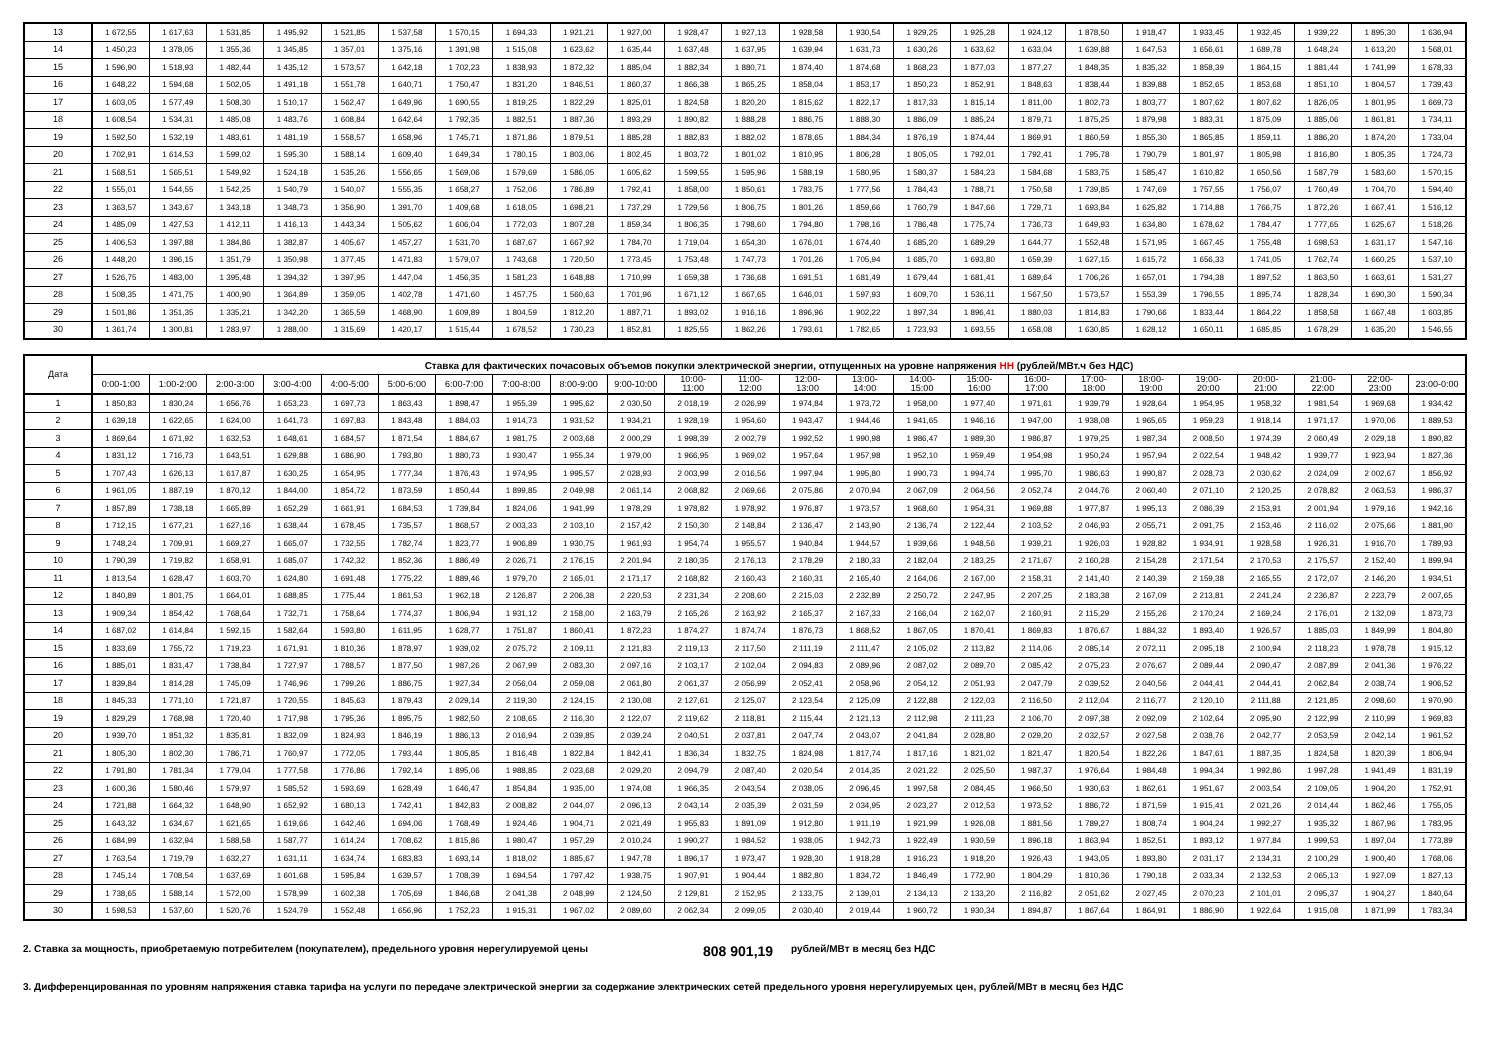| 13 | 1 672,55 | 1 617,63 | 1 531,85 | 1 495,92 | 1 521,85 | 1 537,58 | 1 570,15 | 1 694,33 | 1 921,21 | 1 927,00 | 1 928,47 | 1 927,13 | 1 928,58 | 1 930,54 | 1 929,25 | 1 925,28 | 1 924,12 | 1 878,50 | 1 918,47 | 1 933,45 | 1 932,45 | 1 939,22 | 1 895,30 | 1 636,94 |
| 14 | 1 450,23 | 1 378,05 | 1 355,36 | 1 345,85 | 1 357,01 | 1 375,16 | 1 391,98 | 1 515,08 | 1 623,62 | 1 635,44 | 1 637,48 | 1 637,95 | 1 639,94 | 1 631,73 | 1 630,26 | 1 633,62 | 1 633,04 | 1 639,88 | 1 647,53 | 1 656,61 | 1 689,78 | 1 648,24 | 1 613,20 | 1 568,01 |
| 15 | 1 596,90 | 1 518,93 | 1 482,44 | 1 435,12 | 1 573,57 | 1 642,18 | 1 702,23 | 1 838,93 | 1 872,32 | 1 885,04 | 1 882,34 | 1 880,71 | 1 874,40 | 1 874,68 | 1 868,23 | 1 877,03 | 1 877,27 | 1 848,35 | 1 835,32 | 1 858,39 | 1 864,15 | 1 881,44 | 1 741,99 | 1 678,33 |
| 16 | 1 648,22 | 1 594,68 | 1 502,05 | 1 491,18 | 1 551,78 | 1 640,71 | 1 750,47 | 1 831,20 | 1 846,51 | 1 860,37 | 1 866,38 | 1 865,25 | 1 858,04 | 1 853,17 | 1 850,23 | 1 852,91 | 1 848,63 | 1 838,44 | 1 839,88 | 1 852,65 | 1 853,68 | 1 851,10 | 1 804,57 | 1 739,43 |
| 17 | 1 603,05 | 1 577,49 | 1 508,30 | 1 510,17 | 1 562,47 | 1 649,96 | 1 690,55 | 1 819,25 | 1 822,29 | 1 825,01 | 1 824,58 | 1 820,20 | 1 815,62 | 1 822,17 | 1 817,33 | 1 815,14 | 1 811,00 | 1 802,73 | 1 803,77 | 1 807,62 | 1 807,62 | 1 826,05 | 1 801,95 | 1 669,73 |
| 18 | 1 608,54 | 1 534,31 | 1 485,08 | 1 483,76 | 1 608,84 | 1 642,64 | 1 792,35 | 1 882,51 | 1 887,36 | 1 893,29 | 1 890,82 | 1 888,28 | 1 886,75 | 1 888,30 | 1 886,09 | 1 885,24 | 1 879,71 | 1 875,25 | 1 879,98 | 1 883,31 | 1 875,09 | 1 885,06 | 1 861,81 | 1 734,11 |
| 19 | 1 592,50 | 1 532,19 | 1 483,61 | 1 481,19 | 1 558,57 | 1 658,96 | 1 745,71 | 1 871,86 | 1 879,51 | 1 885,28 | 1 882,83 | 1 882,02 | 1 878,65 | 1 884,34 | 1 876,19 | 1 874,44 | 1 869,91 | 1 860,59 | 1 855,30 | 1 865,85 | 1 859,11 | 1 886,20 | 1 874,20 | 1 733,04 |
| 20 | 1 702,91 | 1 614,53 | 1 599,02 | 1 595,30 | 1 588,14 | 1 609,40 | 1 649,34 | 1 780,15 | 1 803,06 | 1 802,45 | 1 803,72 | 1 801,02 | 1 810,95 | 1 806,28 | 1 805,05 | 1 792,01 | 1 792,41 | 1 795,78 | 1 790,79 | 1 801,97 | 1 805,98 | 1 816,80 | 1 805,35 | 1 724,73 |
| 21 | 1 568,51 | 1 565,51 | 1 549,92 | 1 524,18 | 1 535,26 | 1 556,65 | 1 569,06 | 1 579,69 | 1 586,05 | 1 605,62 | 1 599,55 | 1 595,96 | 1 588,19 | 1 580,95 | 1 580,37 | 1 584,23 | 1 584,68 | 1 583,75 | 1 585,47 | 1 610,82 | 1 650,56 | 1 587,79 | 1 583,60 | 1 570,15 |
| 22 | 1 555,01 | 1 544,55 | 1 542,25 | 1 540,79 | 1 540,07 | 1 555,35 | 1 658,27 | 1 752,06 | 1 786,89 | 1 792,41 | 1 858,00 | 1 850,61 | 1 783,75 | 1 777,56 | 1 784,43 | 1 788,71 | 1 750,58 | 1 739,85 | 1 747,69 | 1 757,55 | 1 756,07 | 1 760,49 | 1 704,70 | 1 594,40 |
| 23 | 1 363,57 | 1 343,67 | 1 343,18 | 1 348,73 | 1 356,90 | 1 391,70 | 1 409,68 | 1 618,05 | 1 698,21 | 1 737,29 | 1 729,56 | 1 806,75 | 1 801,26 | 1 859,66 | 1 760,79 | 1 847,66 | 1 729,71 | 1 693,84 | 1 625,82 | 1 714,88 | 1 766,75 | 1 872,26 | 1 667,41 | 1 516,12 |
| 24 | 1 485,09 | 1 427,53 | 1 412,11 | 1 416,13 | 1 443,34 | 1 505,62 | 1 606,04 | 1 772,03 | 1 807,28 | 1 859,34 | 1 806,35 | 1 798,60 | 1 794,80 | 1 798,16 | 1 786,48 | 1 775,74 | 1 736,73 | 1 649,93 | 1 634,80 | 1 678,62 | 1 784,47 | 1 777,65 | 1 625,67 | 1 518,26 |
| 25 | 1 406,53 | 1 397,88 | 1 384,86 | 1 382,87 | 1 405,67 | 1 457,27 | 1 531,70 | 1 687,67 | 1 667,92 | 1 784,70 | 1 719,04 | 1 654,30 | 1 676,01 | 1 674,40 | 1 685,20 | 1 689,29 | 1 644,77 | 1 552,48 | 1 571,95 | 1 667,45 | 1 755,48 | 1 698,53 | 1 631,17 | 1 547,16 |
| 26 | 1 448,20 | 1 396,15 | 1 351,79 | 1 350,98 | 1 377,45 | 1 471,83 | 1 579,07 | 1 743,68 | 1 720,50 | 1 773,45 | 1 753,48 | 1 747,73 | 1 701,26 | 1 705,94 | 1 685,70 | 1 693,80 | 1 659,39 | 1 627,15 | 1 615,72 | 1 656,33 | 1 741,05 | 1 762,74 | 1 660,25 | 1 537,10 |
| 27 | 1 526,75 | 1 483,00 | 1 395,48 | 1 394,32 | 1 397,95 | 1 447,04 | 1 456,35 | 1 581,23 | 1 648,88 | 1 710,99 | 1 659,38 | 1 736,68 | 1 691,51 | 1 681,49 | 1 679,44 | 1 681,41 | 1 689,64 | 1 706,26 | 1 657,01 | 1 794,38 | 1 897,52 | 1 863,50 | 1 663,61 | 1 531,27 |
| 28 | 1 508,35 | 1 471,75 | 1 400,90 | 1 364,89 | 1 359,05 | 1 402,78 | 1 471,60 | 1 457,75 | 1 560,63 | 1 701,96 | 1 671,12 | 1 667,65 | 1 646,01 | 1 597,93 | 1 609,70 | 1 536,11 | 1 567,50 | 1 573,57 | 1 553,39 | 1 796,55 | 1 895,74 | 1 828,34 | 1 690,30 | 1 590,34 |
| 29 | 1 501,86 | 1 351,35 | 1 335,21 | 1 342,20 | 1 365,59 | 1 468,90 | 1 609,89 | 1 804,59 | 1 812,20 | 1 887,71 | 1 893,02 | 1 916,16 | 1 896,96 | 1 902,22 | 1 897,34 | 1 896,41 | 1 880,03 | 1 814,83 | 1 790,66 | 1 833,44 | 1 864,22 | 1 858,58 | 1 667,48 | 1 603,85 |
| 30 | 1 361,74 | 1 300,81 | 1 283,97 | 1 288,00 | 1 315,69 | 1 420,17 | 1 515,44 | 1 678,52 | 1 730,23 | 1 852,81 | 1 825,55 | 1 862,26 | 1 793,61 | 1 782,65 | 1 723,93 | 1 693,55 | 1 658,08 | 1 630,85 | 1 628,12 | 1 650,11 | 1 685,85 | 1 678,29 | 1 635,20 | 1 546,55 |
| Дата | Ставка для фактических почасовых объемов покупки электрической энергии, отпущенных на уровне напряжения НН (рублей/МВт.ч без НДС) | | | | | | | | | | | | | | | | | | | | | | | |
| --- | --- | --- | --- | --- | --- | --- | --- | --- | --- | --- | --- | --- | --- | --- | --- | --- | --- | --- | --- | --- | --- | --- | --- | --- |
| | 0:00-1:00 | 1:00-2:00 | 2:00-3:00 | 3:00-4:00 | 4:00-5:00 | 5:00-6:00 | 6:00-7:00 | 7:00-8:00 | 8:00-9:00 | 9:00-10:00 | 10:00- 11:00 | 11:00- 12:00 | 12:00- 13:00 | 13:00- 14:00 | 14:00- 15:00 | 15:00- 16:00 | 16:00- 17:00 | 17:00- 18:00 | 18:00- 19:00 | 19:00- 20:00 | 20:00- 21:00 | 21:00- 22:00 | 22:00- 23:00 | 23:00-0:00 |
| 1 | 1 850,83 | 1 830,24 | 1 656,76 | 1 653,23 | 1 697,73 | 1 863,43 | 1 898,47 | 1 955,39 | 1 995,62 | 2 030,50 | 2 018,19 | 2 026,99 | 1 974,84 | 1 973,72 | 1 958,00 | 1 977,40 | 1 971,61 | 1 939,79 | 1 928,64 | 1 954,95 | 1 958,32 | 1 981,54 | 1 969,68 | 1 934,42 |
| 2 | 1 639,18 | 1 622,65 | 1 624,00 | 1 641,73 | 1 697,83 | 1 843,48 | 1 884,03 | 1 914,73 | 1 931,52 | 1 934,21 | 1 928,19 | 1 954,60 | 1 943,47 | 1 944,46 | 1 941,65 | 1 946,16 | 1 947,00 | 1 938,08 | 1 965,65 | 1 959,23 | 1 918,14 | 1 971,17 | 1 970,06 | 1 889,53 |
| 3 | 1 869,64 | 1 671,92 | 1 632,53 | 1 648,61 | 1 684,57 | 1 871,54 | 1 884,67 | 1 981,75 | 2 003,68 | 2 000,29 | 1 998,39 | 2 002,79 | 1 992,52 | 1 990,98 | 1 986,47 | 1 989,30 | 1 986,87 | 1 979,25 | 1 987,34 | 2 008,50 | 1 974,39 | 2 060,49 | 2 029,18 | 1 890,82 |
| 4 | 1 831,12 | 1 716,73 | 1 643,51 | 1 629,88 | 1 686,90 | 1 793,80 | 1 880,73 | 1 930,47 | 1 955,34 | 1 979,00 | 1 966,95 | 1 969,02 | 1 957,64 | 1 957,98 | 1 952,10 | 1 959,49 | 1 954,98 | 1 950,24 | 1 957,94 | 2 022,54 | 1 948,42 | 1 939,77 | 1 923,94 | 1 827,36 |
| 5 | 1 707,43 | 1 626,13 | 1 617,87 | 1 630,25 | 1 654,95 | 1 777,34 | 1 876,43 | 1 974,95 | 1 995,57 | 2 028,93 | 2 003,99 | 2 016,56 | 1 997,94 | 1 995,80 | 1 990,73 | 1 994,74 | 1 995,70 | 1 986,63 | 1 990,87 | 2 028,73 | 2 030,62 | 2 024,09 | 2 002,67 | 1 856,92 |
| 6 | 1 961,05 | 1 887,19 | 1 870,12 | 1 844,00 | 1 854,72 | 1 873,59 | 1 850,44 | 1 899,85 | 2 049,98 | 2 061,14 | 2 068,82 | 2 069,66 | 2 075,86 | 2 070,94 | 2 067,09 | 2 064,56 | 2 052,74 | 2 044,76 | 2 060,40 | 2 071,10 | 2 120,25 | 2 078,82 | 2 063,53 | 1 986,37 |
| 7 | 1 857,89 | 1 738,18 | 1 665,89 | 1 652,29 | 1 661,91 | 1 684,53 | 1 739,84 | 1 824,06 | 1 941,99 | 1 978,29 | 1 978,82 | 1 978,92 | 1 976,87 | 1 973,57 | 1 968,60 | 1 954,31 | 1 969,88 | 1 977,87 | 1 995,13 | 2 086,39 | 2 153,91 | 2 001,94 | 1 979,16 | 1 942,16 |
| 8 | 1 712,15 | 1 677,21 | 1 627,16 | 1 638,44 | 1 678,45 | 1 735,57 | 1 868,57 | 2 003,33 | 2 103,10 | 2 157,42 | 2 150,30 | 2 148,84 | 2 136,47 | 2 143,90 | 2 136,74 | 2 122,44 | 2 103,52 | 2 046,93 | 2 055,71 | 2 091,75 | 2 153,46 | 2 116,02 | 2 075,66 | 1 881,90 |
| 9 | 1 748,24 | 1 709,91 | 1 669,27 | 1 665,07 | 1 732,55 | 1 782,74 | 1 823,77 | 1 906,89 | 1 930,75 | 1 961,93 | 1 954,74 | 1 955,57 | 1 940,84 | 1 944,57 | 1 939,66 | 1 948,56 | 1 939,21 | 1 926,03 | 1 928,82 | 1 934,91 | 1 928,58 | 1 926,31 | 1 916,70 | 1 789,93 |
| 10 | 1 790,39 | 1 719,82 | 1 658,91 | 1 685,07 | 1 742,32 | 1 852,36 | 1 886,49 | 2 026,71 | 2 176,15 | 2 201,94 | 2 180,35 | 2 176,13 | 2 178,29 | 2 180,33 | 2 182,04 | 2 183,25 | 2 171,67 | 2 160,28 | 2 154,28 | 2 171,54 | 2 170,53 | 2 175,57 | 2 152,40 | 1 899,94 |
| 11 | 1 813,54 | 1 628,47 | 1 603,70 | 1 624,80 | 1 691,48 | 1 775,22 | 1 889,46 | 1 979,70 | 2 165,01 | 2 171,17 | 2 168,82 | 2 160,43 | 2 160,31 | 2 165,40 | 2 164,06 | 2 167,00 | 2 158,31 | 2 141,40 | 2 140,39 | 2 159,38 | 2 165,55 | 2 172,07 | 2 146,20 | 1 934,51 |
| 12 | 1 840,89 | 1 801,75 | 1 664,01 | 1 688,85 | 1 775,44 | 1 861,53 | 1 962,18 | 2 126,87 | 2 206,38 | 2 220,53 | 2 231,34 | 2 208,60 | 2 215,03 | 2 232,89 | 2 250,72 | 2 247,95 | 2 207,25 | 2 183,38 | 2 167,09 | 2 213,81 | 2 241,24 | 2 236,87 | 2 223,79 | 2 007,65 |
| 13 | 1 909,34 | 1 854,42 | 1 768,64 | 1 732,71 | 1 758,64 | 1 774,37 | 1 806,94 | 1 931,12 | 2 158,00 | 2 163,79 | 2 165,26 | 2 163,92 | 2 165,37 | 2 167,33 | 2 166,04 | 2 162,07 | 2 160,91 | 2 115,29 | 2 155,26 | 2 170,24 | 2 169,24 | 2 176,01 | 2 132,09 | 1 873,73 |
| 14 | 1 687,02 | 1 614,84 | 1 592,15 | 1 582,64 | 1 593,80 | 1 611,95 | 1 628,77 | 1 751,87 | 1 860,41 | 1 872,23 | 1 874,27 | 1 874,74 | 1 876,73 | 1 868,52 | 1 867,05 | 1 870,41 | 1 869,83 | 1 876,67 | 1 884,32 | 1 893,40 | 1 926,57 | 1 885,03 | 1 849,99 | 1 804,80 |
| 15 | 1 833,69 | 1 755,72 | 1 719,23 | 1 671,91 | 1 810,36 | 1 878,97 | 1 939,02 | 2 075,72 | 2 109,11 | 2 121,83 | 2 119,13 | 2 117,50 | 2 111,19 | 2 111,47 | 2 105,02 | 2 113,82 | 2 114,06 | 2 085,14 | 2 072,11 | 2 095,18 | 2 100,94 | 2 118,23 | 1 978,78 | 1 915,12 |
| 16 | 1 885,01 | 1 831,47 | 1 738,84 | 1 727,97 | 1 788,57 | 1 877,50 | 1 987,26 | 2 067,99 | 2 083,30 | 2 097,16 | 2 103,17 | 2 102,04 | 2 094,83 | 2 089,96 | 2 087,02 | 2 089,70 | 2 085,42 | 2 075,23 | 2 076,67 | 2 089,44 | 2 090,47 | 2 087,89 | 2 041,36 | 1 976,22 |
| 17 | 1 839,84 | 1 814,28 | 1 745,09 | 1 746,96 | 1 799,26 | 1 886,75 | 1 927,34 | 2 056,04 | 2 059,08 | 2 061,80 | 2 061,37 | 2 056,99 | 2 052,41 | 2 058,96 | 2 054,12 | 2 051,93 | 2 047,79 | 2 039,52 | 2 040,56 | 2 044,41 | 2 044,41 | 2 062,84 | 2 038,74 | 1 906,52 |
| 18 | 1 845,33 | 1 771,10 | 1 721,87 | 1 720,55 | 1 845,63 | 1 879,43 | 2 029,14 | 2 119,30 | 2 124,15 | 2 130,08 | 2 127,61 | 2 125,07 | 2 123,54 | 2 125,09 | 2 122,88 | 2 122,03 | 2 116,50 | 2 112,04 | 2 116,77 | 2 120,10 | 2 111,88 | 2 121,85 | 2 098,60 | 1 970,90 |
| 19 | 1 829,29 | 1 768,98 | 1 720,40 | 1 717,98 | 1 795,36 | 1 895,75 | 1 982,50 | 2 108,65 | 2 116,30 | 2 122,07 | 2 119,62 | 2 118,81 | 2 115,44 | 2 121,13 | 2 112,98 | 2 111,23 | 2 106,70 | 2 097,38 | 2 092,09 | 2 102,64 | 2 095,90 | 2 122,99 | 2 110,99 | 1 969,83 |
| 20 | 1 939,70 | 1 851,32 | 1 835,81 | 1 832,09 | 1 824,93 | 1 846,19 | 1 886,13 | 2 016,94 | 2 039,85 | 2 039,24 | 2 040,51 | 2 037,81 | 2 047,74 | 2 043,07 | 2 041,84 | 2 028,80 | 2 029,20 | 2 032,57 | 2 027,58 | 2 038,76 | 2 042,77 | 2 053,59 | 2 042,14 | 1 961,52 |
| 21 | 1 805,30 | 1 802,30 | 1 786,71 | 1 760,97 | 1 772,05 | 1 793,44 | 1 805,85 | 1 816,48 | 1 822,84 | 1 842,41 | 1 836,34 | 1 832,75 | 1 824,98 | 1 817,74 | 1 817,16 | 1 821,02 | 1 821,47 | 1 820,54 | 1 822,26 | 1 847,61 | 1 887,35 | 1 824,58 | 1 820,39 | 1 806,94 |
| 22 | 1 791,80 | 1 781,34 | 1 779,04 | 1 777,58 | 1 776,86 | 1 792,14 | 1 895,06 | 1 988,85 | 2 023,68 | 2 029,20 | 2 094,79 | 2 087,40 | 2 020,54 | 2 014,35 | 2 021,22 | 2 025,50 | 1 987,37 | 1 976,64 | 1 984,48 | 1 994,34 | 1 992,86 | 1 997,28 | 1 941,49 | 1 831,19 |
| 23 | 1 600,36 | 1 580,46 | 1 579,97 | 1 585,52 | 1 593,69 | 1 628,49 | 1 646,47 | 1 854,84 | 1 935,00 | 1 974,08 | 1 966,35 | 2 043,54 | 2 038,05 | 2 096,45 | 1 997,58 | 2 084,45 | 1 966,50 | 1 930,63 | 1 862,61 | 1 951,67 | 2 003,54 | 2 109,05 | 1 904,20 | 1 752,91 |
| 24 | 1 721,88 | 1 664,32 | 1 648,90 | 1 652,92 | 1 680,13 | 1 742,41 | 1 842,83 | 2 008,82 | 2 044,07 | 2 096,13 | 2 043,14 | 2 035,39 | 2 031,59 | 2 034,95 | 2 023,27 | 2 012,53 | 1 973,52 | 1 886,72 | 1 871,59 | 1 915,41 | 2 021,26 | 2 014,44 | 1 862,46 | 1 755,05 |
| 25 | 1 643,32 | 1 634,67 | 1 621,65 | 1 619,66 | 1 642,46 | 1 694,06 | 1 768,49 | 1 924,46 | 1 904,71 | 2 021,49 | 1 955,83 | 1 891,09 | 1 912,80 | 1 911,19 | 1 921,99 | 1 926,08 | 1 881,56 | 1 789,27 | 1 808,74 | 1 904,24 | 1 992,27 | 1 935,32 | 1 867,96 | 1 783,95 |
| 26 | 1 684,99 | 1 632,94 | 1 588,58 | 1 587,77 | 1 614,24 | 1 708,62 | 1 815,86 | 1 980,47 | 1 957,29 | 2 010,24 | 1 990,27 | 1 984,52 | 1 938,05 | 1 942,73 | 1 922,49 | 1 930,59 | 1 896,18 | 1 863,94 | 1 852,51 | 1 893,12 | 1 977,84 | 1 999,53 | 1 897,04 | 1 773,89 |
| 27 | 1 763,54 | 1 719,79 | 1 632,27 | 1 631,11 | 1 634,74 | 1 683,83 | 1 693,14 | 1 818,02 | 1 885,67 | 1 947,78 | 1 896,17 | 1 973,47 | 1 928,30 | 1 918,28 | 1 916,23 | 1 918,20 | 1 926,43 | 1 943,05 | 1 893,80 | 2 031,17 | 2 134,31 | 2 100,29 | 1 900,40 | 1 768,06 |
| 28 | 1 745,14 | 1 708,54 | 1 637,69 | 1 601,68 | 1 595,84 | 1 639,57 | 1 708,39 | 1 694,54 | 1 797,42 | 1 938,75 | 1 907,91 | 1 904,44 | 1 882,80 | 1 834,72 | 1 846,49 | 1 772,90 | 1 804,29 | 1 810,36 | 1 790,18 | 2 033,34 | 2 132,53 | 2 065,13 | 1 927,09 | 1 827,13 |
| 29 | 1 738,65 | 1 588,14 | 1 572,00 | 1 578,99 | 1 602,38 | 1 705,69 | 1 846,68 | 2 041,38 | 2 048,99 | 2 124,50 | 2 129,81 | 2 152,95 | 2 133,75 | 2 139,01 | 2 134,13 | 2 133,20 | 2 116,82 | 2 051,62 | 2 027,45 | 2 070,23 | 2 101,01 | 2 095,37 | 1 904,27 | 1 840,64 |
| 30 | 1 598,53 | 1 537,60 | 1 520,76 | 1 524,79 | 1 552,48 | 1 656,96 | 1 752,23 | 1 915,31 | 1 967,02 | 2 089,60 | 2 062,34 | 2 099,05 | 2 030,40 | 2 019,44 | 1 960,72 | 1 930,34 | 1 894,87 | 1 867,64 | 1 864,91 | 1 886,90 | 1 922,64 | 1 915,08 | 1 871,99 | 1 783,34 |
2. Ставка за мощность, приобретаемую потребителем (покупателем), предельного уровня нерегулируемой цены 808 901,19 рублей/МВт в месяц без НДС
3. Дифференцированная по уровням напряжения ставка тарифа на услуги по передаче электрической энергии за содержание электрических сетей предельного уровня нерегулируемых цен, рублей/МВт в месяц без НДС